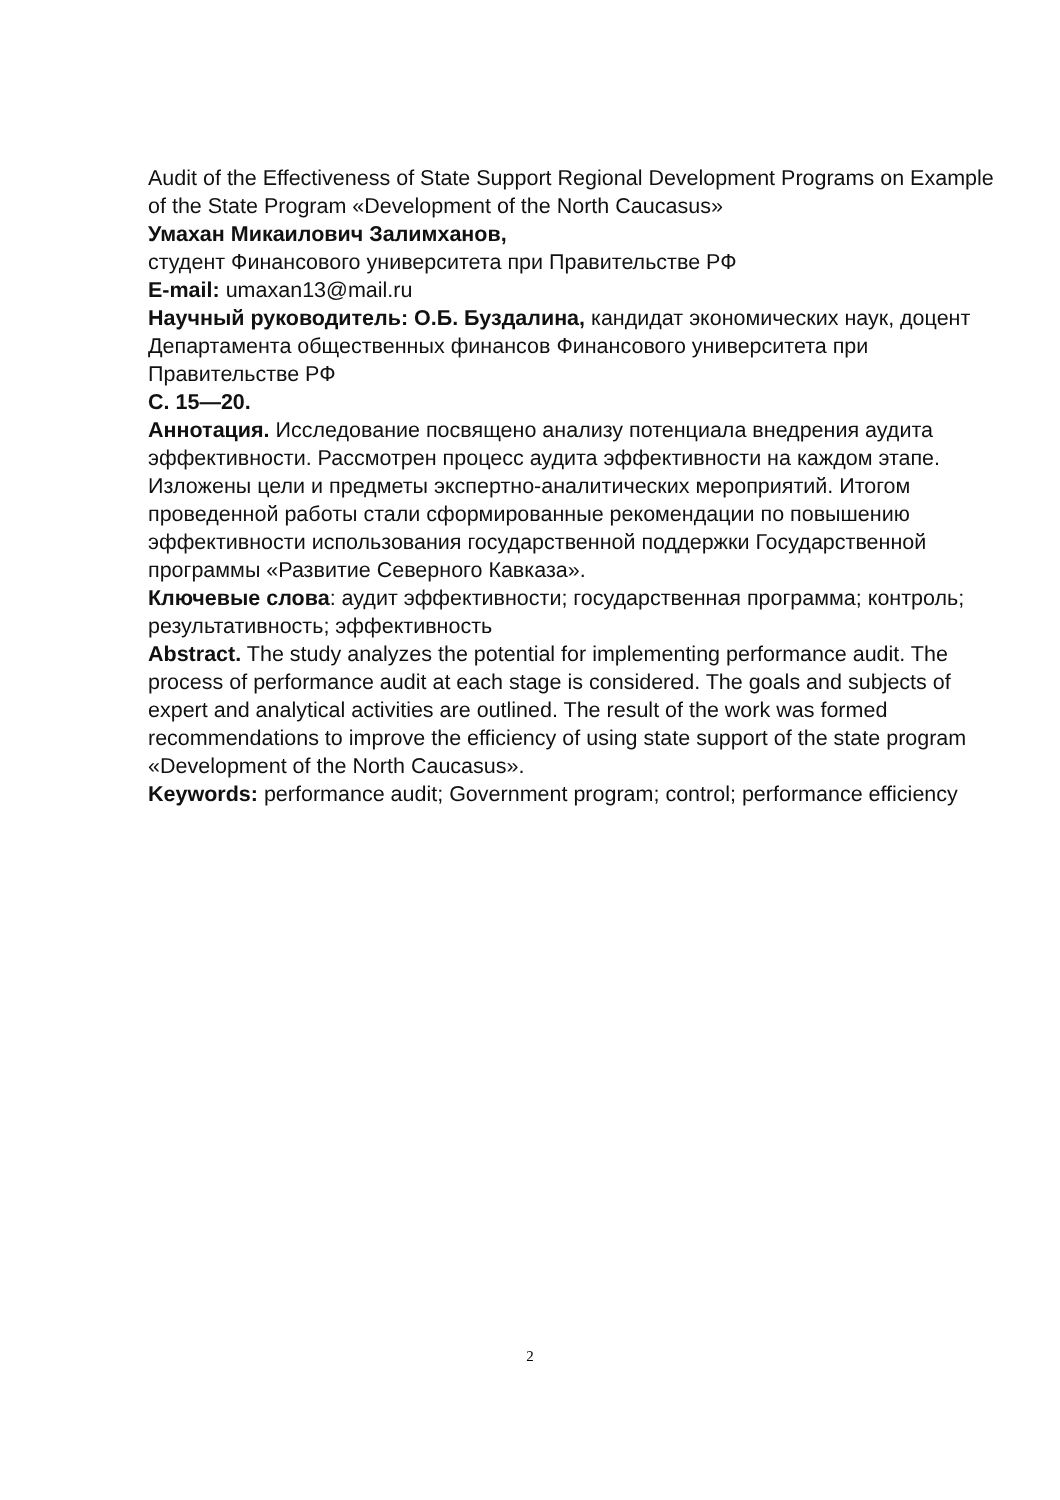Audit of the Effectiveness of State Support Regional Development Programs on Example of the State Program «Development of the North Caucasus»
Умахан Микаилович Залимханов,
студент Финансового университета при Правительстве РФ
E-mail: umaxan13@mail.ru
Научный руководитель: О.Б. Буздалина, кандидат экономических наук, доцент Департамента общественных финансов Финансового университета при Правительстве РФ
С. 15—20.
Аннотация. Исследование посвящено анализу потенциала внедрения аудита эффективности. Рассмотрен процесс аудита эффективности на каждом этапе. Изложены цели и предметы экспертно-аналитических мероприятий. Итогом проведенной работы стали сформированные рекомендации по повышению эффективности использования государственной поддержки Государственной программы «Развитие Северного Кавказа».
Ключевые слова: аудит эффективности; государственная программа; контроль; результативность; эффективность
Abstract. The study analyzes the potential for implementing performance audit. The process of performance audit at each stage is considered. The goals and subjects of expert and analytical activities are outlined. The result of the work was formed recommendations to improve the efficiency of using state support of the state program «Development of the North Caucasus».
Keywords: performance audit; Government program; control; performance efficiency
2